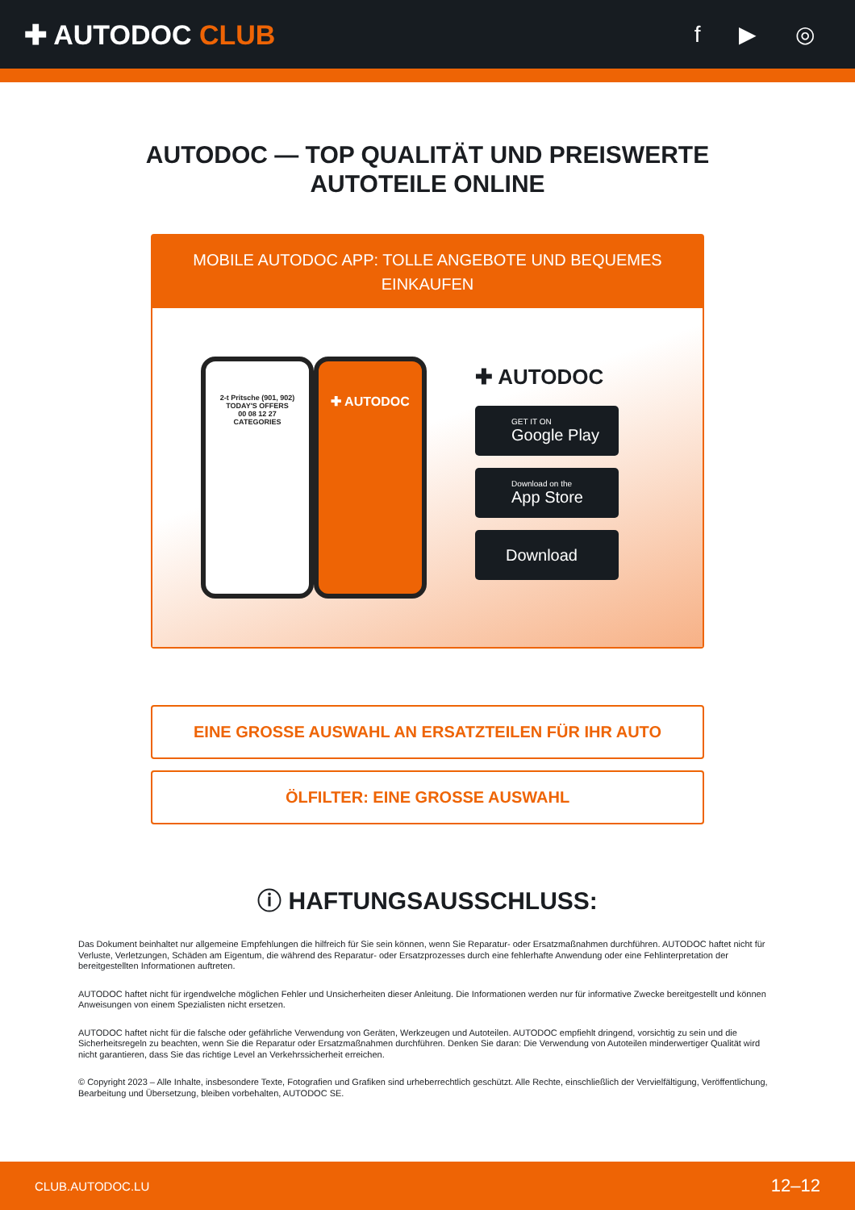✚ AUTODOC CLUB
f ▶ ◎
AUTODOC — TOP QUALITÄT UND PREISWERTE
AUTOTEILE ONLINE
MOBILE AUTODOC APP: TOLLE ANGEBOTE UND BEQUEMES EINKAUFEN
2-t Pritsche (901, 902)
TODAY'S OFFERS
00 08 12 27
CATEGORIES
✚ AUTODOC
✚ AUTODOC
GET IT ON
Google Play
Download on the
App Store
Download
EINE GROSSE AUSWAHL AN ERSATZTEILEN FÜR IHR AUTO
ÖLFILTER: EINE GROSSE AUSWAHL
ⓘ HAFTUNGSAUSSCHLUSS:
Das Dokument beinhaltet nur allgemeine Empfehlungen die hilfreich für Sie sein können, wenn Sie Reparatur- oder Ersatzmaßnahmen durchführen. AUTODOC haftet nicht für Verluste, Verletzungen, Schäden am Eigentum, die während des Reparatur- oder Ersatzprozesses durch eine fehlerhafte Anwendung oder eine Fehlinterpretation der bereitgestellten Informationen auftreten.
AUTODOC haftet nicht für irgendwelche möglichen Fehler und Unsicherheiten dieser Anleitung. Die Informationen werden nur für informative Zwecke bereitgestellt und können Anweisungen von einem Spezialisten nicht ersetzen.
AUTODOC haftet nicht für die falsche oder gefährliche Verwendung von Geräten, Werkzeugen und Autoteilen. AUTODOC empfiehlt dringend, vorsichtig zu sein und die Sicherheitsregeln zu beachten, wenn Sie die Reparatur oder Ersatzmaßnahmen durchführen. Denken Sie daran: Die Verwendung von Autoteilen minderwertiger Qualität wird nicht garantieren, dass Sie das richtige Level an Verkehrssicherheit erreichen.
© Copyright 2023 – Alle Inhalte, insbesondere Texte, Fotografien und Grafiken sind urheberrechtlich geschützt. Alle Rechte, einschließlich der Vervielfältigung, Veröffentlichung, Bearbeitung und Übersetzung, bleiben vorbehalten, AUTODOC SE.
CLUB.AUTODOC.LU 12–12